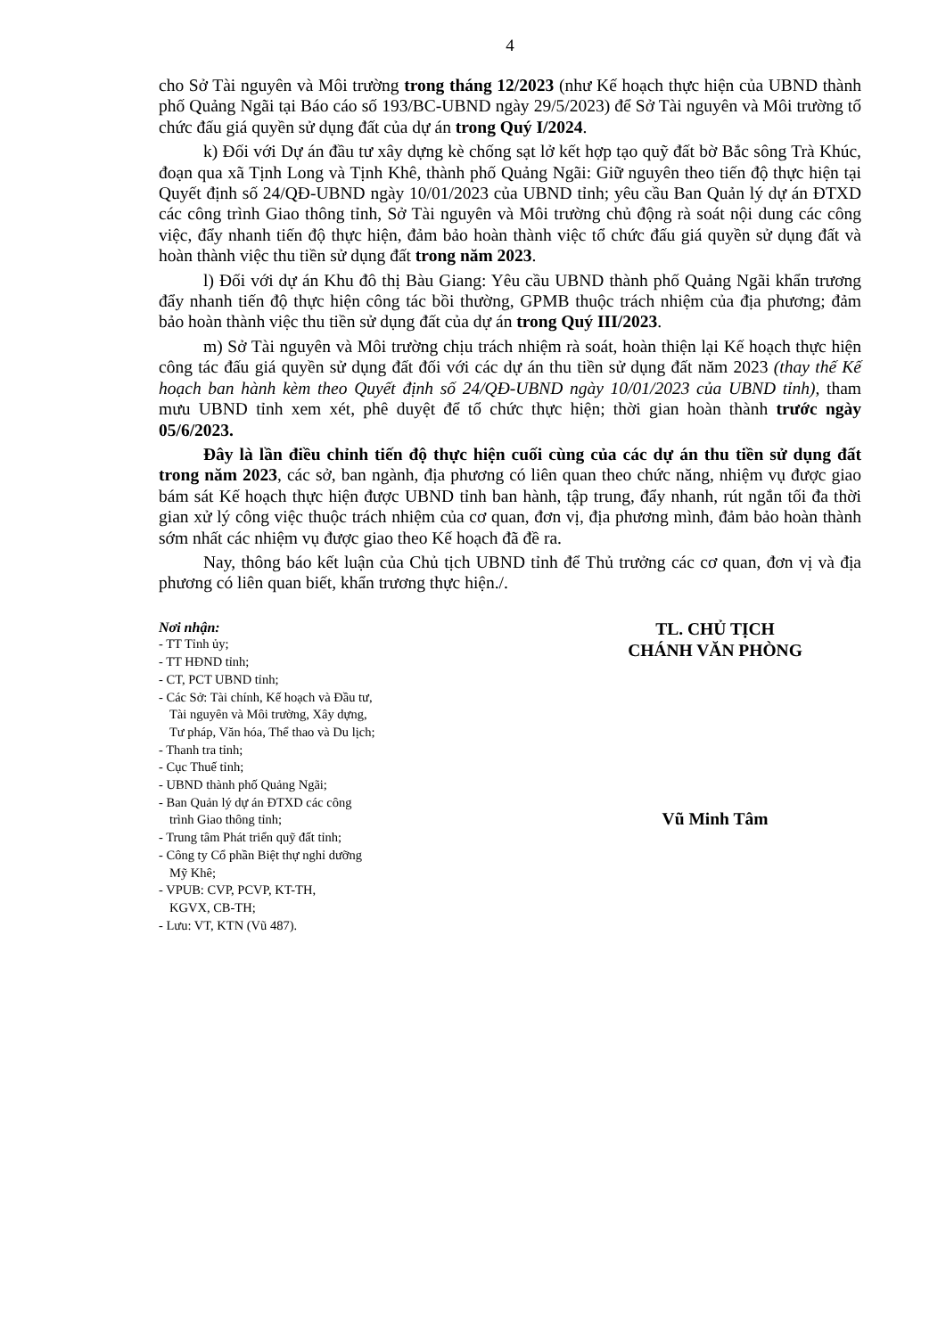4
cho Sở Tài nguyên và Môi trường trong tháng 12/2023 (như Kế hoạch thực hiện của UBND thành phố Quảng Ngãi tại Báo cáo số 193/BC-UBND ngày 29/5/2023) để Sở Tài nguyên và Môi trường tổ chức đấu giá quyền sử dụng đất của dự án trong Quý I/2024.
k) Đối với Dự án đầu tư xây dựng kè chống sạt lở kết hợp tạo quỹ đất bờ Bắc sông Trà Khúc, đoạn qua xã Tịnh Long và Tịnh Khê, thành phố Quảng Ngãi: Giữ nguyên theo tiến độ thực hiện tại Quyết định số 24/QĐ-UBND ngày 10/01/2023 của UBND tỉnh; yêu cầu Ban Quản lý dự án ĐTXD các công trình Giao thông tỉnh, Sở Tài nguyên và Môi trường chủ động rà soát nội dung các công việc, đẩy nhanh tiến độ thực hiện, đảm bảo hoàn thành việc tổ chức đấu giá quyền sử dụng đất và hoàn thành việc thu tiền sử dụng đất trong năm 2023.
l) Đối với dự án Khu đô thị Bàu Giang: Yêu cầu UBND thành phố Quảng Ngãi khẩn trương đẩy nhanh tiến độ thực hiện công tác bồi thường, GPMB thuộc trách nhiệm của địa phương; đảm bảo hoàn thành việc thu tiền sử dụng đất của dự án trong Quý III/2023.
m) Sở Tài nguyên và Môi trường chịu trách nhiệm rà soát, hoàn thiện lại Kế hoạch thực hiện công tác đấu giá quyền sử dụng đất đối với các dự án thu tiền sử dụng đất năm 2023 (thay thế Kế hoạch ban hành kèm theo Quyết định số 24/QĐ-UBND ngày 10/01/2023 của UBND tỉnh), tham mưu UBND tỉnh xem xét, phê duyệt để tổ chức thực hiện; thời gian hoàn thành trước ngày 05/6/2023.
Đây là lần điều chỉnh tiến độ thực hiện cuối cùng của các dự án thu tiền sử dụng đất trong năm 2023, các sở, ban ngành, địa phương có liên quan theo chức năng, nhiệm vụ được giao bám sát Kế hoạch thực hiện được UBND tỉnh ban hành, tập trung, đẩy nhanh, rút ngắn tối đa thời gian xử lý công việc thuộc trách nhiệm của cơ quan, đơn vị, địa phương mình, đảm bảo hoàn thành sớm nhất các nhiệm vụ được giao theo Kế hoạch đã đề ra.
Nay, thông báo kết luận của Chủ tịch UBND tỉnh để Thủ trưởng các cơ quan, đơn vị và địa phương có liên quan biết, khẩn trương thực hiện./.
Nơi nhận:
- TT Tỉnh ủy;
- TT HĐND tỉnh;
- CT, PCT UBND tỉnh;
- Các Sở: Tài chính, Kế hoạch và Đầu tư,
Tài nguyên và Môi trường, Xây dựng,
Tư pháp, Văn hóa, Thể thao và Du lịch;
- Thanh tra tỉnh;
- Cục Thuế tỉnh;
- UBND thành phố Quảng Ngãi;
- Ban Quản lý dự án ĐTXD các công
trình Giao thông tỉnh;
- Trung tâm Phát triển quỹ đất tỉnh;
- Công ty Cổ phần Biệt thự nghỉ dưỡng
Mỹ Khê;
- VPUB: CVP, PCVP, KT-TH,
KGVX, CB-TH;
- Lưu: VT, KTN (Vũ 487).
TL. CHỦ TỊCH
CHÁNH VĂN PHÒNG
Vũ Minh Tâm